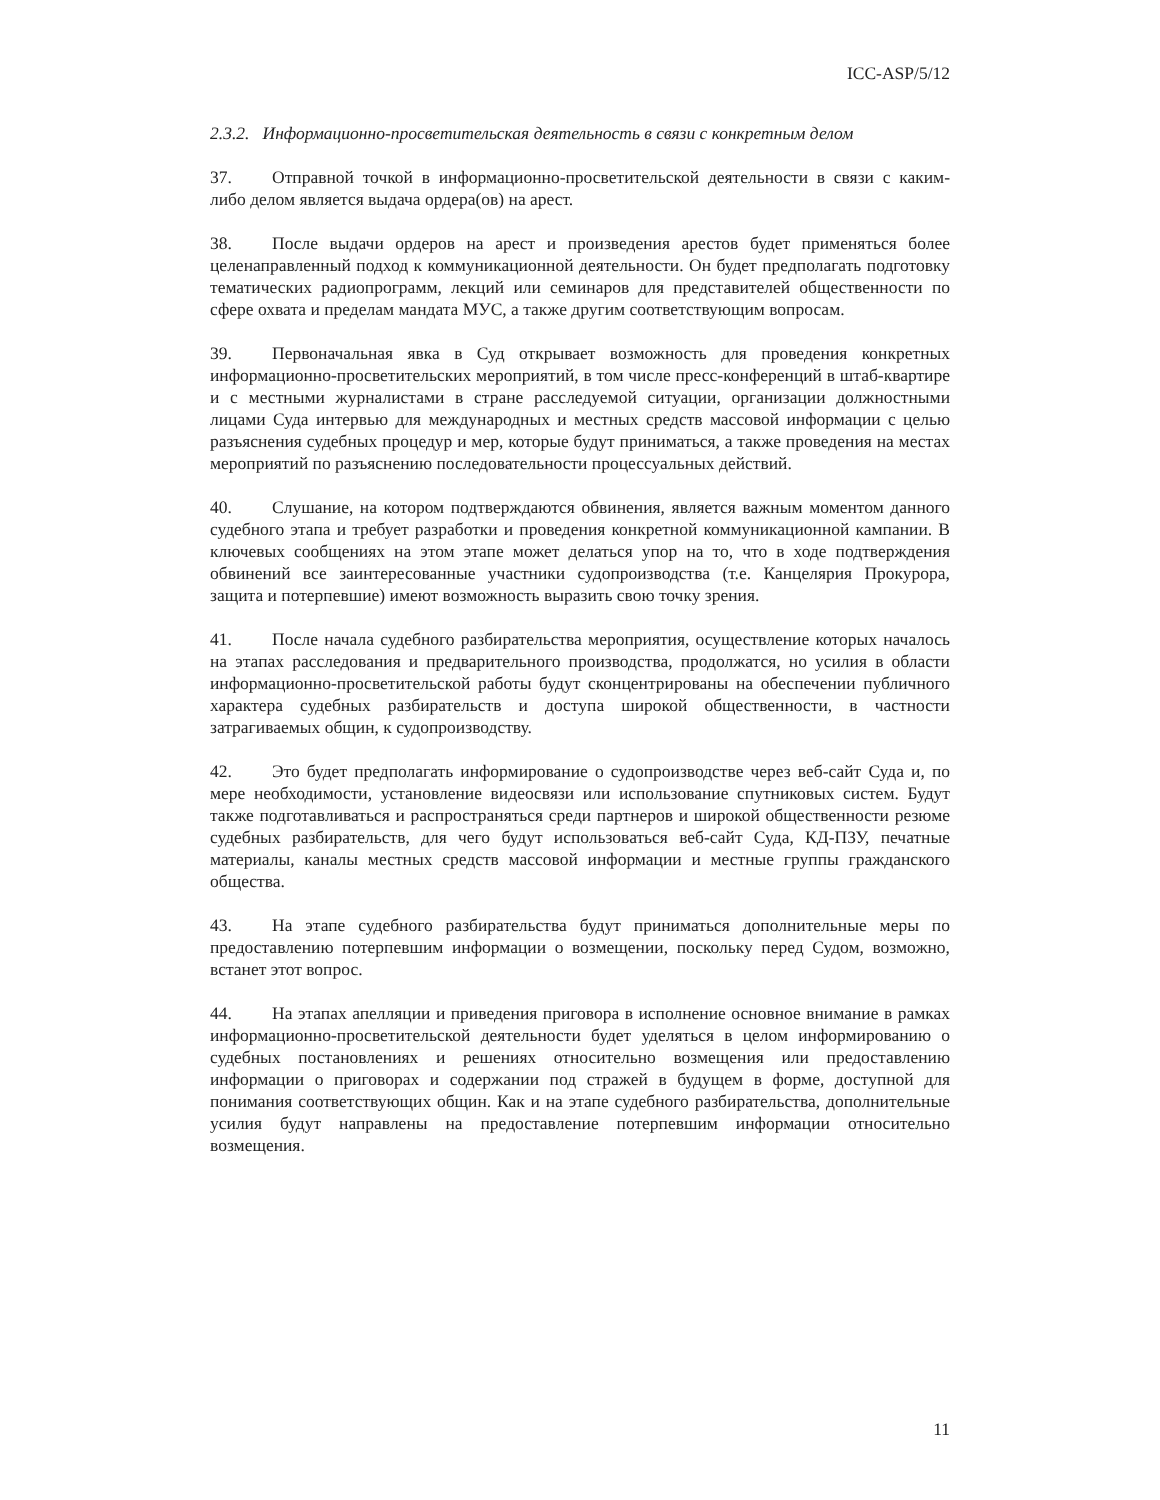ICC-ASP/5/12
2.3.2. Информационно-просветительская деятельность в связи с конкретным делом
37. Отправной точкой в информационно-просветительской деятельности в связи с каким-либо делом является выдача ордера(ов) на арест.
38. После выдачи ордеров на арест и произведения арестов будет применяться более целенаправленный подход к коммуникационной деятельности. Он будет предполагать подготовку тематических радиопрограмм, лекций или семинаров для представителей общественности по сфере охвата и пределам мандата МУС, а также другим соответствующим вопросам.
39. Первоначальная явка в Суд открывает возможность для проведения конкретных информационно-просветительских мероприятий, в том числе пресс-конференций в штаб-квартире и с местными журналистами в стране расследуемой ситуации, организации должностными лицами Суда интервью для международных и местных средств массовой информации с целью разъяснения судебных процедур и мер, которые будут приниматься, а также проведения на местах мероприятий по разъяснению последовательности процессуальных действий.
40. Слушание, на котором подтверждаются обвинения, является важным моментом данного судебного этапа и требует разработки и проведения конкретной коммуникационной кампании. В ключевых сообщениях на этом этапе может делаться упор на то, что в ходе подтверждения обвинений все заинтересованные участники судопроизводства (т.е. Канцелярия Прокурора, защита и потерпевшие) имеют возможность выразить свою точку зрения.
41. После начала судебного разбирательства мероприятия, осуществление которых началось на этапах расследования и предварительного производства, продолжатся, но усилия в области информационно-просветительской работы будут сконцентрированы на обеспечении публичного характера судебных разбирательств и доступа широкой общественности, в частности затрагиваемых общин, к судопроизводству.
42. Это будет предполагать информирование о судопроизводстве через веб-сайт Суда и, по мере необходимости, установление видеосвязи или использование спутниковых систем. Будут также подготавливаться и распространяться среди партнеров и широкой общественности резюме судебных разбирательств, для чего будут использоваться веб-сайт Суда, КД-ПЗУ, печатные материалы, каналы местных средств массовой информации и местные группы гражданского общества.
43. На этапе судебного разбирательства будут приниматься дополнительные меры по предоставлению потерпевшим информации о возмещении, поскольку перед Судом, возможно, встанет этот вопрос.
44. На этапах апелляции и приведения приговора в исполнение основное внимание в рамках информационно-просветительской деятельности будет уделяться в целом информированию о судебных постановлениях и решениях относительно возмещения или предоставлению информации о приговорах и содержании под стражей в будущем в форме, доступной для понимания соответствующих общин. Как и на этапе судебного разбирательства, дополнительные усилия будут направлены на предоставление потерпевшим информации относительно возмещения.
11